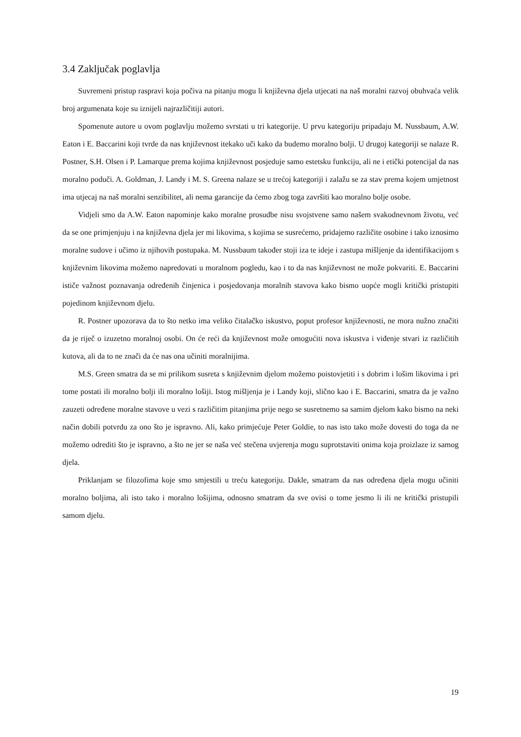3.4 Zaključak poglavlja
Suvremeni pristup raspravi koja počiva na pitanju mogu li književna djela utjecati na naš moralni razvoj obuhvaća velik broj argumenata koje su iznijeli najrazličitiji autori.
Spomenute autore u ovom poglavlju možemo svrstati u tri kategorije. U prvu kategoriju pripadaju M. Nussbaum, A.W. Eaton i E. Baccarini koji tvrde da nas književnost itekako uči kako da budemo moralno bolji. U drugoj kategoriji se nalaze R. Postner, S.H. Olsen i P. Lamarque prema kojima književnost posjeduje samo estetsku funkciju, ali ne i etički potencijal da nas moralno poduči. A. Goldman, J. Landy i M. S. Greena nalaze se u trećoj kategoriji i zalažu se za stav prema kojem umjetnost ima utjecaj na naš moralni senzibilitet, ali nema garancije da ćemo zbog toga završiti kao moralno bolje osobe.
Vidjeli smo da A.W. Eaton napominje kako moralne prosudbe nisu svojstvene samo našem svakodnevnom životu, već da se one primjenjuju i na književna djela jer mi likovima, s kojima se susrećemo, pridajemo različite osobine i tako iznosimo moralne sudove i učimo iz njihovih postupaka. M. Nussbaum također stoji iza te ideje i zastupa mišljenje da identifikacijom s književnim likovima možemo napredovati u moralnom pogledu, kao i to da nas književnost ne može pokvariti. E. Baccarini ističe važnost poznavanja određenih činjenica i posjedovanja moralnih stavova kako bismo uopće mogli kritički pristupiti pojedinom književnom djelu.
R. Postner upozorava da to što netko ima veliko čitalačko iskustvo, poput profesor književnosti, ne mora nužno značiti da je riječ o izuzetno moralnoj osobi. On će reći da književnost može omogućiti nova iskustva i viđenje stvari iz različitih kutova, ali da to ne znači da će nas ona učiniti moralnijima.
M.S. Green smatra da se mi prilikom susreta s književnim djelom možemo poistovjetiti i s dobrim i lošim likovima i pri tome postati ili moralno bolji ili moralno lošiji. Istog mišljenja je i Landy koji, slično kao i E. Baccarini, smatra da je važno zauzeti određene moralne stavove u vezi s različitim pitanjima prije nego se susretnemo sa samim djelom kako bismo na neki način dobili potvrdu za ono što je ispravno. Ali, kako primjećuje Peter Goldie, to nas isto tako može dovesti do toga da ne možemo odrediti što je ispravno, a što ne jer se naša već stečena uvjerenja mogu suprotstaviti onima koja proizlaze iz samog djela.
Priklanjam se filozofima koje smo smjestili u treću kategoriju. Dakle, smatram da nas određena djela mogu učiniti moralno boljima, ali isto tako i moralno lošijima, odnosno smatram da sve ovisi o tome jesmo li ili ne kritički pristupili samom djelu.
19